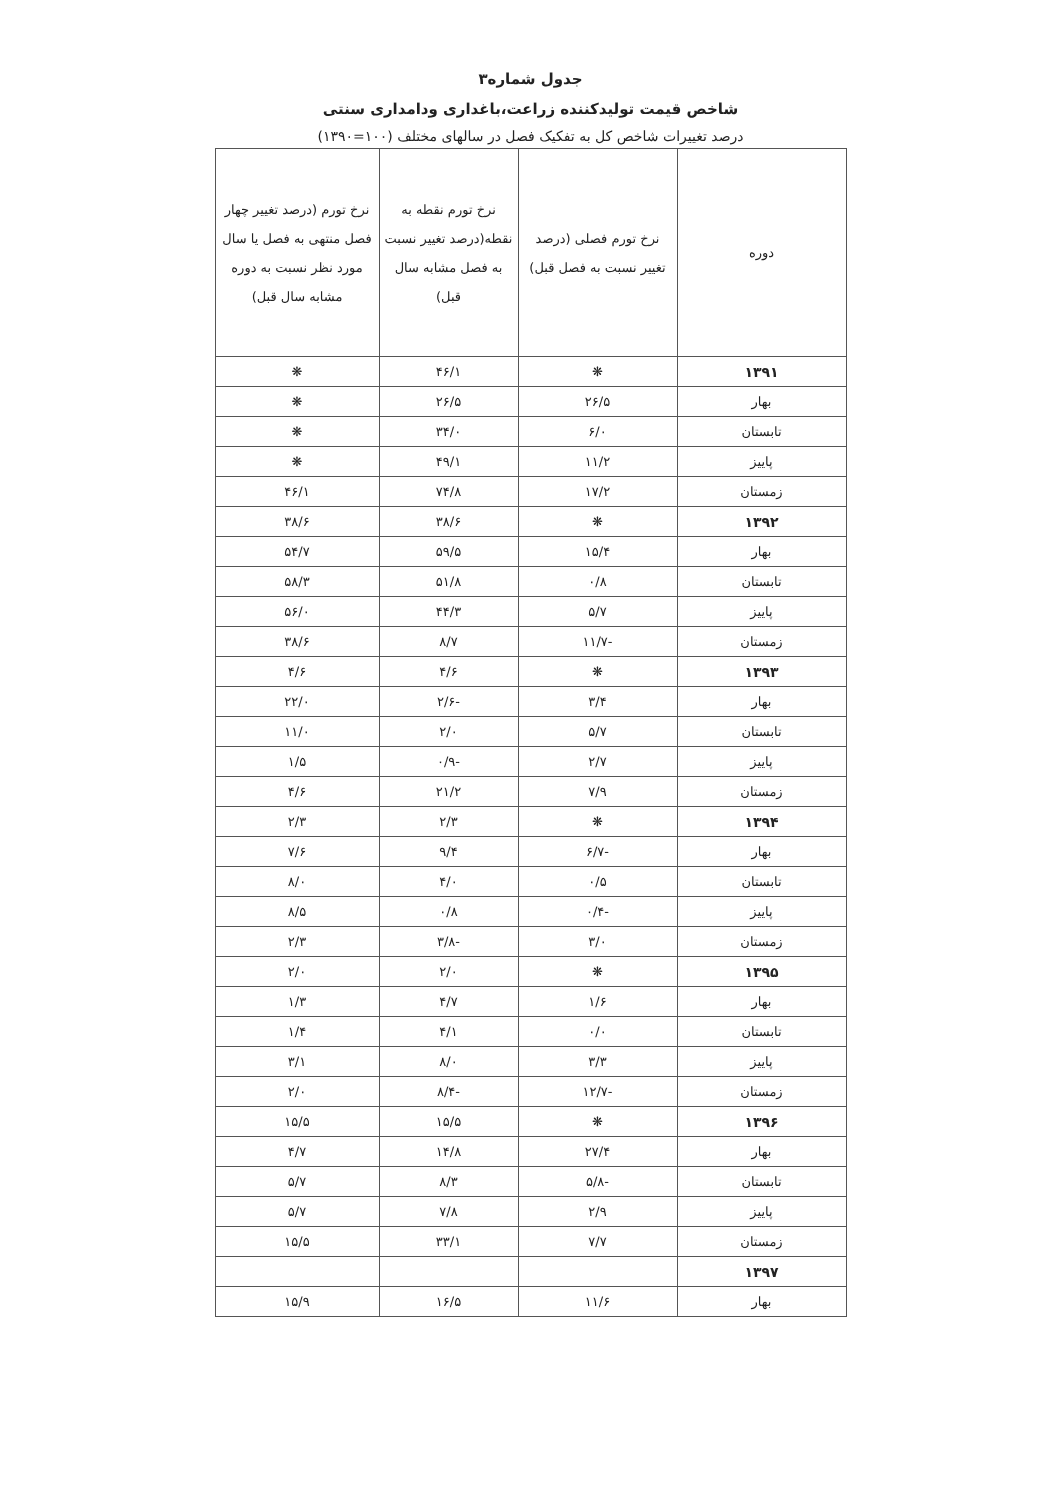جدول شماره۳
شاخص قیمت تولیدکننده زراعت،باغداری ودامداری سنتی
درصد تغییرات شاخص کل به تفکیک فصل در سالهای مختلف (۱۰۰=۱۳۹۰)
| دوره | نرخ تورم فصلی (درصد تغییر نسبت به فصل قبل) | نرخ تورم نقطه به نقطه(درصد تغییر نسبت به فصل مشابه سال قبل) | نرخ تورم (درصد تغییر چهار فصل منتهی به فصل یا سال مورد نظر نسبت به دوره مشابه سال قبل) |
| --- | --- | --- | --- |
| ۱۳۹۱ | ❋ | ۴۶/۱ | ❋ |
| بهار | ۲۶/۵ | ۲۶/۵ | ❋ |
| تابستان | ۶/۰ | ۳۴/۰ | ❋ |
| پاییز | ۱۱/۲ | ۴۹/۱ | ❋ |
| زمستان | ۱۷/۲ | ۷۴/۸ | ۴۶/۱ |
| ۱۳۹۲ | ❋ | ۳۸/۶ | ۳۸/۶ |
| بهار | ۱۵/۴ | ۵۹/۵ | ۵۴/۷ |
| تابستان | ۰/۸ | ۵۱/۸ | ۵۸/۳ |
| پاییز | ۵/۷ | ۴۴/۳ | ۵۶/۰ |
| زمستان | -۱۱/۷ | ۸/۷ | ۳۸/۶ |
| ۱۳۹۳ | ❋ | ۴/۶ | ۴/۶ |
| بهار | ۳/۴ | -۲/۶ | ۲۲/۰ |
| تابستان | ۵/۷ | ۲/۰ | ۱۱/۰ |
| پاییز | ۲/۷ | -۰/۹ | ۱/۵ |
| زمستان | ۷/۹ | ۲۱/۲ | ۴/۶ |
| ۱۳۹۴ | ❋ | ۲/۳ | ۲/۳ |
| بهار | -۶/۷ | ۹/۴ | ۷/۶ |
| تابستان | ۰/۵ | ۴/۰ | ۸/۰ |
| پاییز | -۰/۴ | ۰/۸ | ۸/۵ |
| زمستان | ۳/۰ | -۳/۸ | ۲/۳ |
| ۱۳۹۵ | ❋ | ۲/۰ | ۲/۰ |
| بهار | ۱/۶ | ۴/۷ | ۱/۳ |
| تابستان | ۰/۰ | ۴/۱ | ۱/۴ |
| پاییز | ۳/۳ | ۸/۰ | ۳/۱ |
| زمستان | -۱۲/۷ | -۸/۴ | ۲/۰ |
| ۱۳۹۶ | ❋ | ۱۵/۵ | ۱۵/۵ |
| بهار | ۲۷/۴ | ۱۴/۸ | ۴/۷ |
| تابستان | -۵/۸ | ۸/۳ | ۵/۷ |
| پاییز | ۲/۹ | ۷/۸ | ۵/۷ |
| زمستان | ۷/۷ | ۳۳/۱ | ۱۵/۵ |
| ۱۳۹۷ | | | |
| بهار | ۱۱/۶ | ۱۶/۵ | ۱۵/۹ |